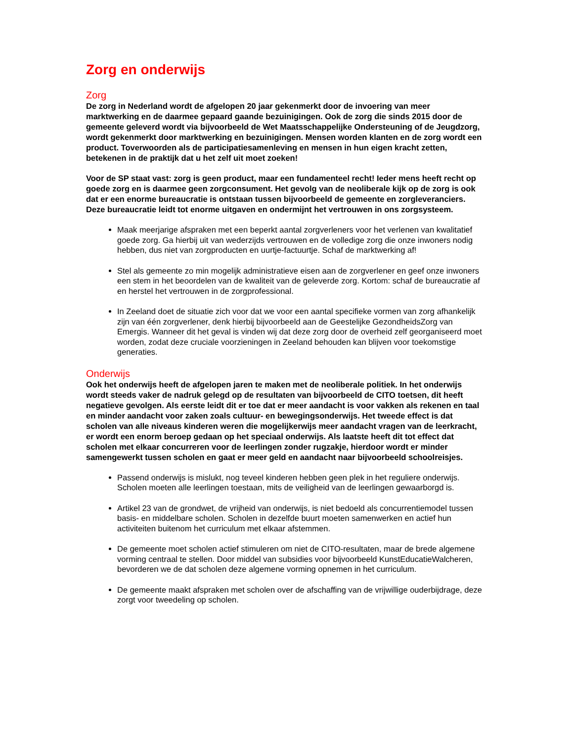Zorg en onderwijs
Zorg
De zorg in Nederland wordt de afgelopen 20 jaar gekenmerkt door de invoering van meer marktwerking en de daarmee gepaard gaande bezuinigingen. Ook de zorg die sinds 2015 door de gemeente geleverd wordt via bijvoorbeeld de Wet Maatsschappelijke Ondersteuning of de Jeugdzorg, wordt gekenmerkt door marktwerking en bezuinigingen. Mensen worden klanten en de zorg wordt een product. Toverwoorden als de participatiesamenleving en mensen in hun eigen kracht zetten, betekenen in de praktijk dat u het zelf uit moet zoeken!
Voor de SP staat vast: zorg is geen product, maar een fundamenteel recht! Ieder mens heeft recht op goede zorg en is daarmee geen zorgconsument. Het gevolg van de neoliberale kijk op de zorg is ook dat er een enorme bureaucratie is ontstaan tussen bijvoorbeeld de gemeente en zorgleveranciers. Deze bureaucratie leidt tot enorme uitgaven en ondermijnt het vertrouwen in ons zorgsysteem.
Maak meerjarige afspraken met een beperkt aantal zorgverleners voor het verlenen van kwalitatief goede zorg. Ga hierbij uit van wederzijds vertrouwen en de volledige zorg die onze inwoners nodig hebben, dus niet van zorgproducten en uurtje-factuurtje. Schaf de marktwerking af!
Stel als gemeente zo min mogelijk administratieve eisen aan de zorgverlener en geef onze inwoners een stem in het beoordelen van de kwaliteit van de geleverde zorg. Kortom: schaf de bureaucratie af en herstel het vertrouwen in de zorgprofessional.
In Zeeland doet de situatie zich voor dat we voor een aantal specifieke vormen van zorg afhankelijk zijn van één zorgverlener, denk hierbij bijvoorbeeld aan de Geestelijke GezondheidsZorg van Emergis. Wanneer dit het geval is vinden wij dat deze zorg door de overheid zelf georganiseerd moet worden, zodat deze cruciale voorzieningen in Zeeland behouden kan blijven voor toekomstige generaties.
Onderwijs
Ook het onderwijs heeft de afgelopen jaren te maken met de neoliberale politiek. In het onderwijs wordt steeds vaker de nadruk gelegd op de resultaten van bijvoorbeeld de CITO toetsen, dit heeft negatieve gevolgen. Als eerste leidt dit er toe dat er meer aandacht is voor vakken als rekenen en taal en minder aandacht voor zaken zoals cultuur- en bewegingsonderwijs. Het tweede effect is dat scholen van alle niveaus kinderen weren die mogelijkerwijs meer aandacht vragen van de leerkracht, er wordt een enorm beroep gedaan op het speciaal onderwijs. Als laatste heeft dit tot effect dat scholen met elkaar concurreren voor de leerlingen zonder rugzakje, hierdoor wordt er minder samengewerkt tussen scholen en gaat er meer geld en aandacht naar bijvoorbeeld schoolreisjes.
Passend onderwijs is mislukt, nog teveel kinderen hebben geen plek in het reguliere onderwijs. Scholen moeten alle leerlingen toestaan, mits de veiligheid van de leerlingen gewaarborgd is.
Artikel 23 van de grondwet, de vrijheid van onderwijs, is niet bedoeld als concurrentiemodel tussen basis- en middelbare scholen. Scholen in dezelfde buurt moeten samenwerken en actief hun activiteiten buitenom het curriculum met elkaar afstemmen.
De gemeente moet scholen actief stimuleren om niet de CITO-resultaten, maar de brede algemene vorming centraal te stellen. Door middel van subsidies voor bijvoorbeeld KunstEducatieWalcheren, bevorderen we de dat scholen deze algemene vorming opnemen in het curriculum.
De gemeente maakt afspraken met scholen over de afschaffing van de vrijwillige ouderbijdrage, deze zorgt voor tweedeling op scholen.